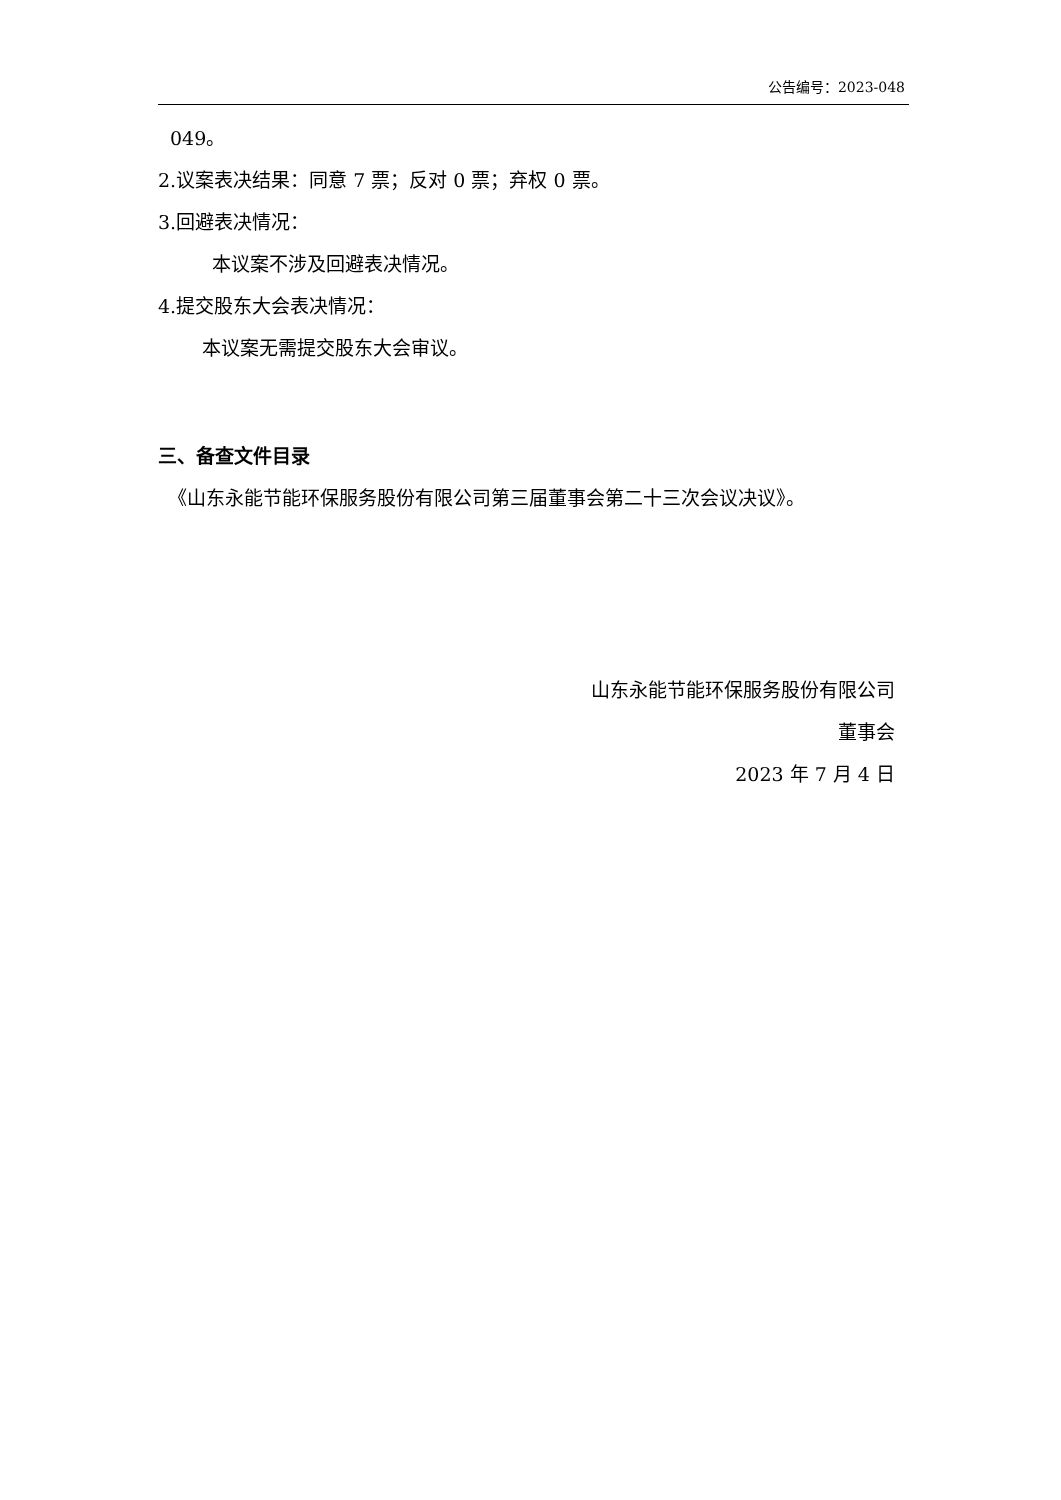公告编号：2023-048
049。
2.议案表决结果：同意 7 票；反对 0 票；弃权 0 票。
3.回避表决情况：
本议案不涉及回避表决情况。
4.提交股东大会表决情况：
本议案无需提交股东大会审议。
三、备查文件目录
《山东永能节能环保服务股份有限公司第三届董事会第二十三次会议决议》。
山东永能节能环保服务股份有限公司
董事会
2023 年 7 月 4 日